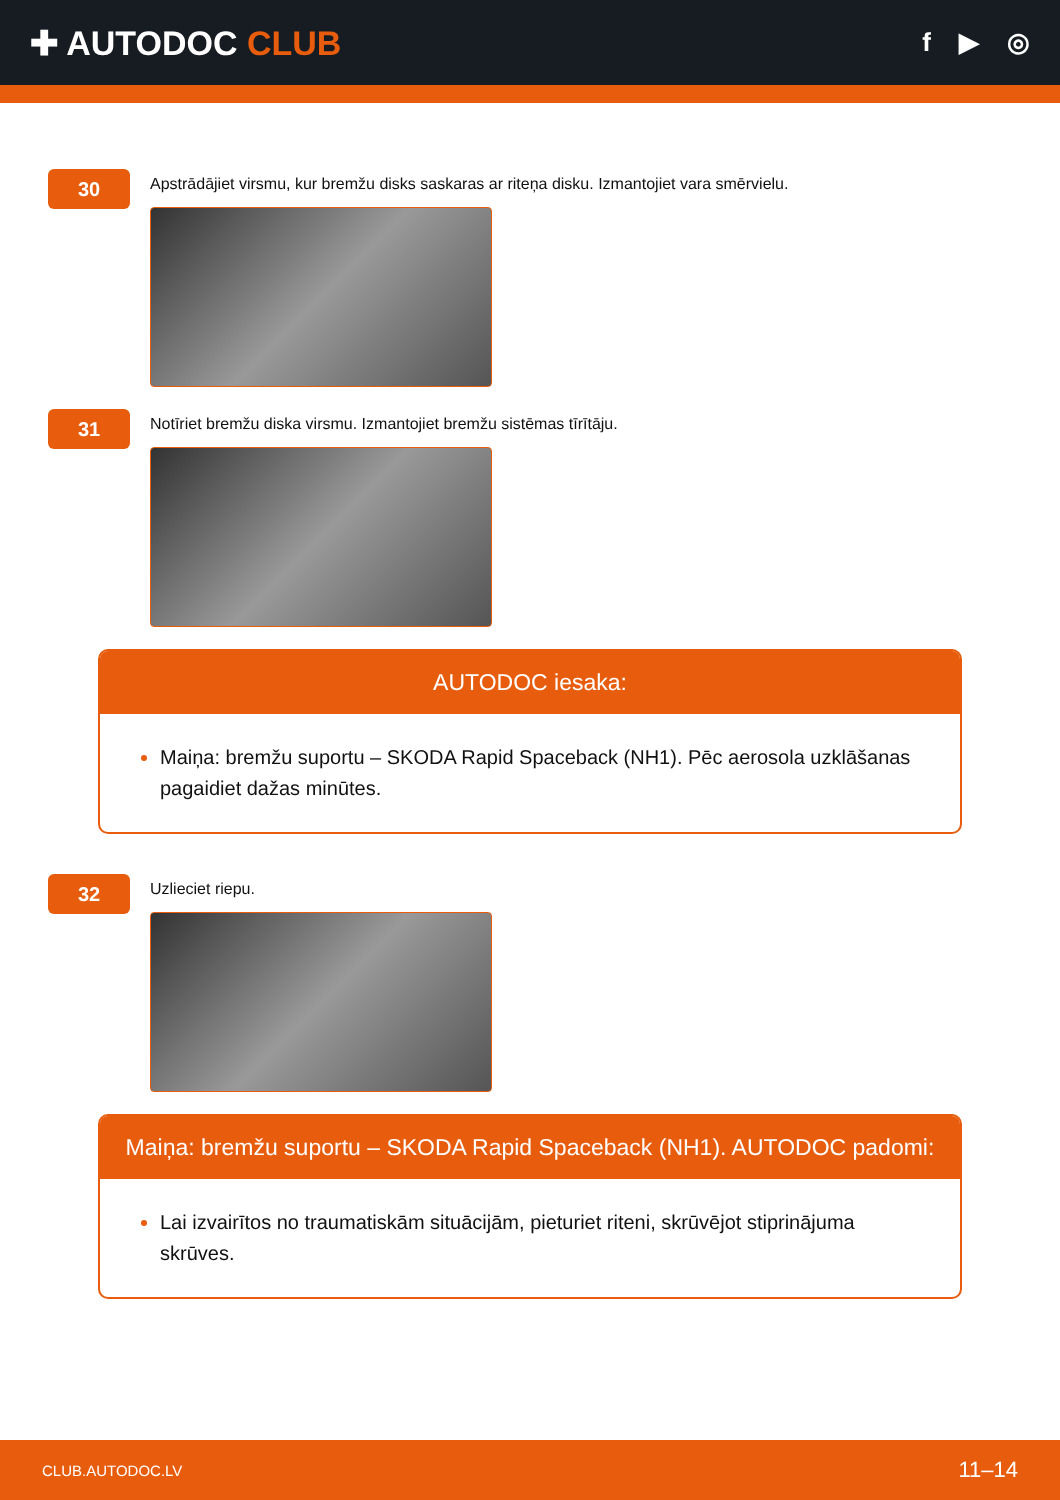✚ AUTODOC CLUB
f ▶ ◎
30
Apstrādājiet virsmu, kur bremžu disks saskaras ar riteņa disku. Izmantojiet vara smērvielu.
31
Notīriet bremžu diska virsmu. Izmantojiet bremžu sistēmas tīrītāju.
AUTODOC iesaka:
Maiņa: bremžu suportu – SKODA Rapid Spaceback (NH1). Pēc aerosola uzklāšanas pagaidiet dažas minūtes.
32
Uzlieciet riepu.
Maiņa: bremžu suportu – SKODA Rapid Spaceback (NH1). AUTODOC padomi:
Lai izvairītos no traumatiskām situācijām, pieturiet riteni, skrūvējot stiprinājuma skrūves.
CLUB.AUTODOC.LV 11–14